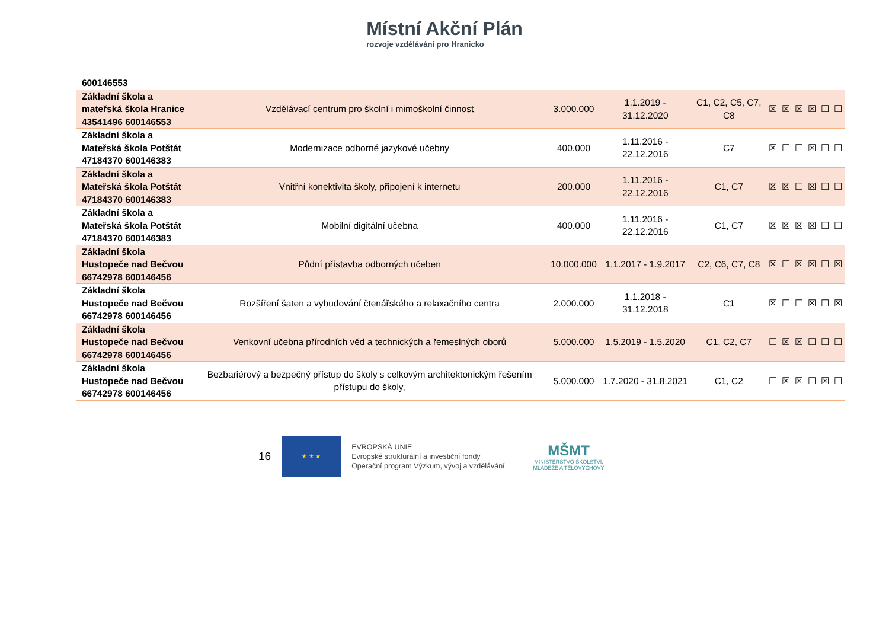Místní Akční Plán
rozvoje vzdělávání pro Hranicko
| 600146553 | | | | | | | | | | |
| Základní škola a mateřská škola Hranice 43541496 600146553 | Vzdělávací centrum pro školní i mimoškolní činnost | 3.000.000 | 1.1.2019 - 31.12.2020 | C1, C2, C5, C7, C8 | ☒ | ☒ | ☒ | ☒ | ☐ | ☐ |
| Základní škola a Mateřská škola Potštát 47184370 600146383 | Modernizace odborné jazykové učebny | 400.000 | 1.11.2016 - 22.12.2016 | C7 | ☒ | ☐ | ☐ | ☒ | ☐ | ☐ |
| Základní škola a Mateřská škola Potštát 47184370 600146383 | Vnitřní konektivita školy, připojení k internetu | 200.000 | 1.11.2016 - 22.12.2016 | C1, C7 | ☒ | ☒ | ☐ | ☒ | ☐ | ☐ |
| Základní škola a Mateřská škola Potštát 47184370 600146383 | Mobilní digitální učebna | 400.000 | 1.11.2016 - 22.12.2016 | C1, C7 | ☒ | ☒ | ☒ | ☒ | ☐ | ☐ |
| Základní škola Hustopeče nad Bečvou 66742978 600146456 | Půdní přístavba odborných učeben | 10.000.000 | 1.1.2017 - 1.9.2017 | C2, C6, C7, C8 | ☒ | ☐ | ☒ | ☒ | ☐ | ☒ |
| Základní škola Hustopeče nad Bečvou 66742978 600146456 | Rozšíření šaten a vybudování čtenářského a relaxačního centra | 2.000.000 | 1.1.2018 - 31.12.2018 | C1 | ☒ | ☐ | ☐ | ☒ | ☐ | ☒ |
| Základní škola Hustopeče nad Bečvou 66742978 600146456 | Venkovní učebna přírodních věd a technických a řemeslných oborů | 5.000.000 | 1.5.2019 - 1.5.2020 | C1, C2, C7 | ☐ | ☒ | ☒ | ☐ | ☐ | ☐ |
| Základní škola Hustopeče nad Bečvou 66742978 600146456 | Bezbariérový a bezpečný přístup do školy s celkovým architektonickým řešením přístupu do školy, | 5.000.000 | 1.7.2020 - 31.8.2021 | C1, C2 | ☐ | ☒ | ☒ | ☐ | ☒ | ☐ |
16
★ ★ ★
EVROPSKÁ UNIE
Evropské strukturální a investiční fondy
Operační program Výzkum, vývoj a vzdělávání
MŠMT
MINISTERSTVO ŠKOLSTVÍ,
MLÁDEŽE A TĚLOVÝCHOVY